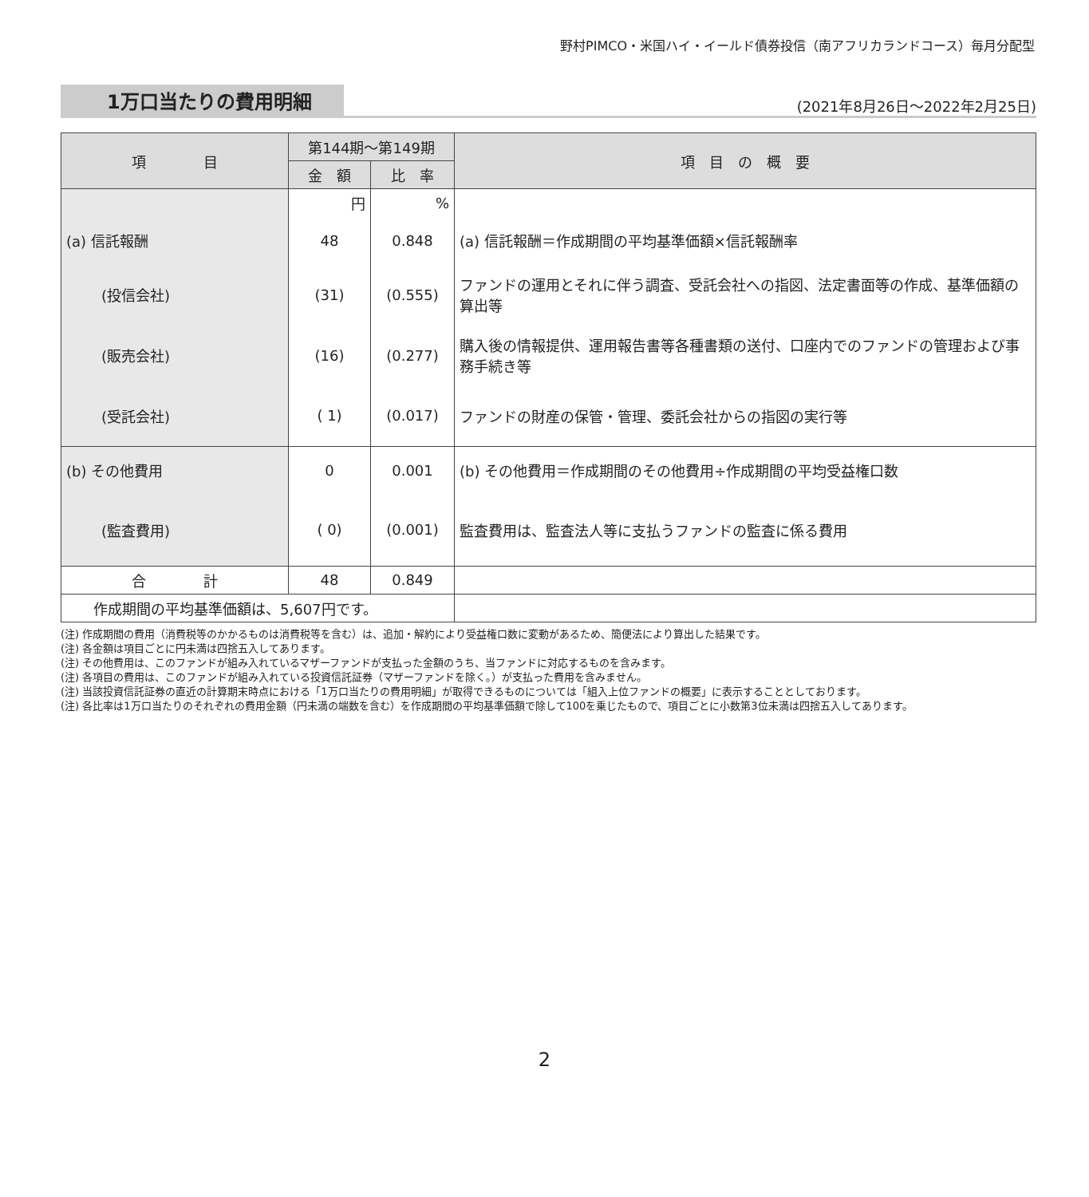野村PIMCO・米国ハイ・イールド債券投信（南アフリカランドコース）毎月分配型
1万口当たりの費用明細
(2021年8月26日～2022年2月25日)
| 項 目 | 第144期～第149期 | | 項 目 の 概 要 |
| --- | --- | --- | --- |
| | 金 額 | 比 率 | |
| | 円 | % | |
| (a) 信託報酬 | 48 | 0.848 | (a) 信託報酬＝作成期間の平均基準価額×信託報酬率 |
| (投信会社) | (31) | (0.555) | ファンドの運用とそれに伴う調査、受託会社への指図、法定書面等の作成、基準価額の算出等 |
| (販売会社) | (16) | (0.277) | 購入後の情報提供、運用報告書等各種書類の送付、口座内でのファンドの管理および事務手続き等 |
| (受託会社) | ( 1) | (0.017) | ファンドの財産の保管・管理、委託会社からの指図の実行等 |
| (b) その他費用 | 0 | 0.001 | (b) その他費用＝作成期間のその他費用÷作成期間の平均受益権口数 |
| (監査費用) | ( 0) | (0.001) | 監査費用は、監査法人等に支払うファンドの監査に係る費用 |
| 合 計 | 48 | 0.849 | |
| 作成期間の平均基準価額は、5,607円です。 | | | |
(注) 作成期間の費用（消費税等のかかるものは消費税等を含む）は、追加・解約により受益権口数に変動があるため、簡便法により算出した結果です。
(注) 各金額は項目ごとに円未満は四捨五入してあります。
(注) その他費用は、このファンドが組み入れているマザーファンドが支払った金額のうち、当ファンドに対応するものを含みます。
(注) 各項目の費用は、このファンドが組み入れている投資信託証券（マザーファンドを除く。）が支払った費用を含みません。
(注) 当該投資信託証券の直近の計算期末時点における「1万口当たりの費用明細」が取得できるものについては「組入上位ファンドの概要」に表示することとしております。
(注) 各比率は1万口当たりのそれぞれの費用金額（円未満の端数を含む）を作成期間の平均基準価額で除して100を乗じたもので、項目ごとに小数第3位未満は四捨五入してあります。
2